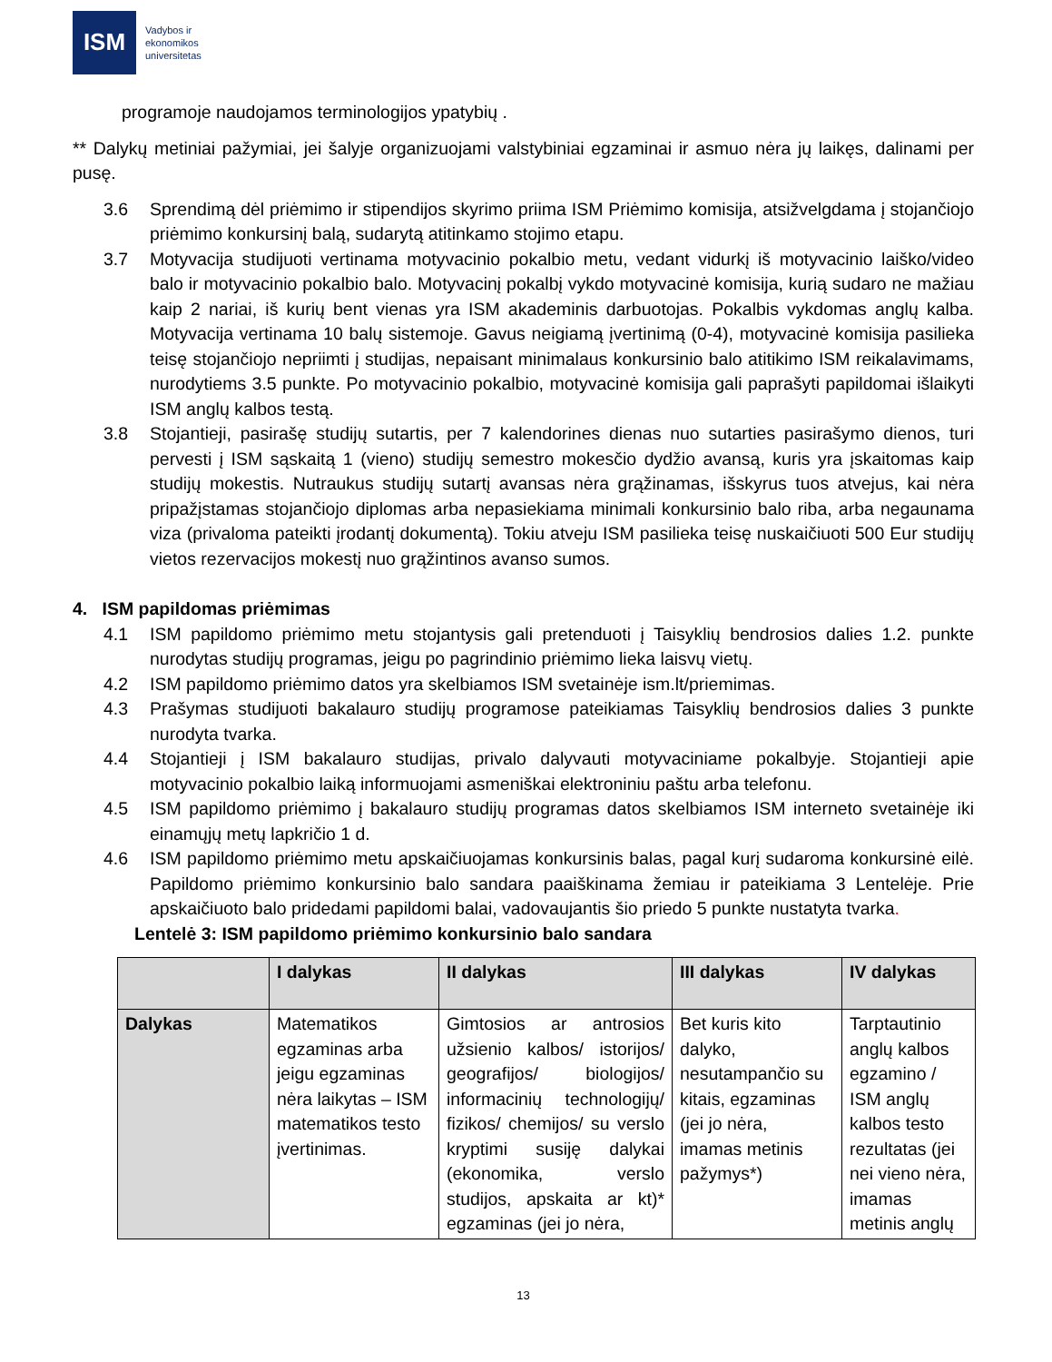ISM
Vadybos ir
ekonomikos
universitetas
programoje naudojamos terminologijos ypatybių .
** Dalykų metiniai pažymiai, jei šalyje organizuojami valstybiniai egzaminai ir asmuo nėra jų laikęs, dalinami per pusę.
3.6 Sprendimą dėl priėmimo ir stipendijos skyrimo priima ISM Priėmimo komisija, atsižvelgdama į stojančiojo priėmimo konkursinį balą, sudarytą atitinkamo stojimo etapu.
3.7 Motyvacija studijuoti vertinama motyvacinio pokalbio metu, vedant vidurkį iš motyvacinio laiško/video balo ir motyvacinio pokalbio balo. Motyvacinį pokalbį vykdo motyvacinė komisija, kurią sudaro ne mažiau kaip 2 nariai, iš kurių bent vienas yra ISM akademinis darbuotojas. Pokalbis vykdomas anglų kalba. Motyvacija vertinama 10 balų sistemoje. Gavus neigiamą įvertinimą (0-4), motyvacinė komisija pasilieka teisę stojančiojo nepriimti į studijas, nepaisant minimalaus konkursinio balo atitikimo ISM reikalavimams, nurodytiems 3.5 punkte. Po motyvacinio pokalbio, motyvacinė komisija gali paprašyti papildomai išlaikyti ISM anglų kalbos testą.
3.8 Stojantieji, pasirašę studijų sutartis, per 7 kalendorines dienas nuo sutarties pasirašymo dienos, turi pervesti į ISM sąskaitą 1 (vieno) studijų semestro mokesčio dydžio avansą, kuris yra įskaitomas kaip studijų mokestis. Nutraukus studijų sutartį avansas nėra grąžinamas, išskyrus tuos atvejus, kai nėra pripažįstamas stojančiojo diplomas arba nepasiekiama minimali konkursinio balo riba, arba negaunama viza (privaloma pateikti įrodantį dokumentą). Tokiu atveju ISM pasilieka teisę nuskaičiuoti 500 Eur studijų vietos rezervacijos mokestį nuo grąžintinos avanso sumos.
4. ISM papildomas priėmimas
4.1 ISM papildomo priėmimo metu stojantysis gali pretenduoti į Taisyklių bendrosios dalies 1.2. punkte nurodytas studijų programas, jeigu po pagrindinio priėmimo lieka laisvų vietų.
4.2 ISM papildomo priėmimo datos yra skelbiamos ISM svetainėje ism.lt/priemimas.
4.3 Prašymas studijuoti bakalauro studijų programose pateikiamas Taisyklių bendrosios dalies 3 punkte nurodyta tvarka.
4.4 Stojantieji į ISM bakalauro studijas, privalo dalyvauti motyvaciniame pokalbyje. Stojantieji apie motyvacinio pokalbio laiką informuojami asmeniškai elektroniniu paštu arba telefonu.
4.5 ISM papildomo priėmimo į bakalauro studijų programas datos skelbiamos ISM interneto svetainėje iki einamųjų metų lapkričio 1 d.
4.6 ISM papildomo priėmimo metu apskaičiuojamas konkursinis balas, pagal kurį sudaroma konkursinė eilė. Papildomo priėmimo konkursinio balo sandara paaiškinama žemiau ir pateikiama 3 Lentelėje. Prie apskaičiuoto balo pridedami papildomi balai, vadovaujantis šio priedo 5 punkte nustatyta tvarka.
Lentelė 3: ISM papildomo priėmimo konkursinio balo sandara
| | I dalykas | II dalykas | III dalykas | IV dalykas |
| --- | --- | --- | --- | --- |
| Dalykas | Matematikos egzaminas arba jeigu egzaminas nėra laikytas – ISM matematikos testo įvertinimas. | Gimtosios ar antrosios užsienio kalbos/ istorijos/ geografijos/ biologijos/ informacinių technologijų/ fizikos/ chemijos/ su verslo kryptimi susiję dalykai (ekonomika, verslo studijos, apskaita ar kt)* egzaminas (jei jo nėra, | Bet kuris kito dalyko, nesutampančio su kitais, egzaminas (jei jo nėra, imamas metinis pažymys*) | Tarptautinio anglų kalbos egzamino / ISM anglų kalbos testo rezultatas (jei nei vieno nėra, imamas metinis anglų |
13